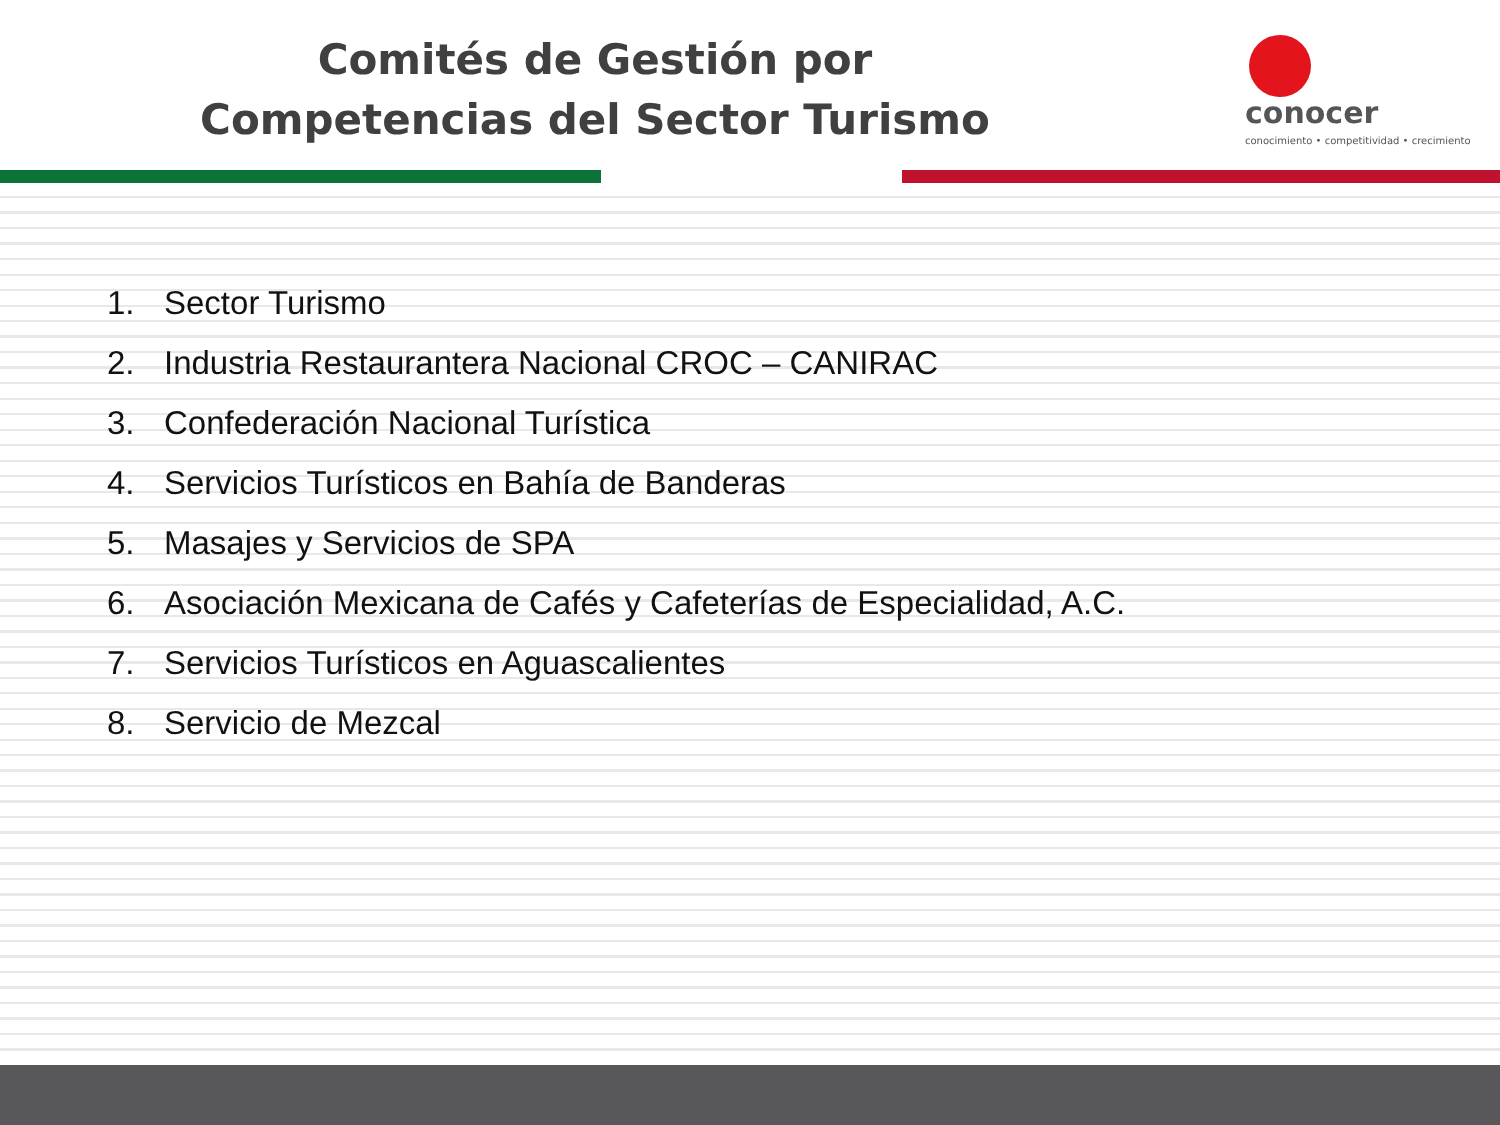Comités de Gestión por Competencias del Sector Turismo
conocer
conocimiento • competitividad • crecimiento
1. Sector Turismo
2. Industria Restaurantera Nacional CROC – CANIRAC
3. Confederación Nacional Turística
4. Servicios Turísticos en Bahía de Banderas
5. Masajes y Servicios de SPA
6. Asociación Mexicana de Cafés y Cafeterías de Especialidad, A.C.
7. Servicios Turísticos en Aguascalientes
8. Servicio de Mezcal